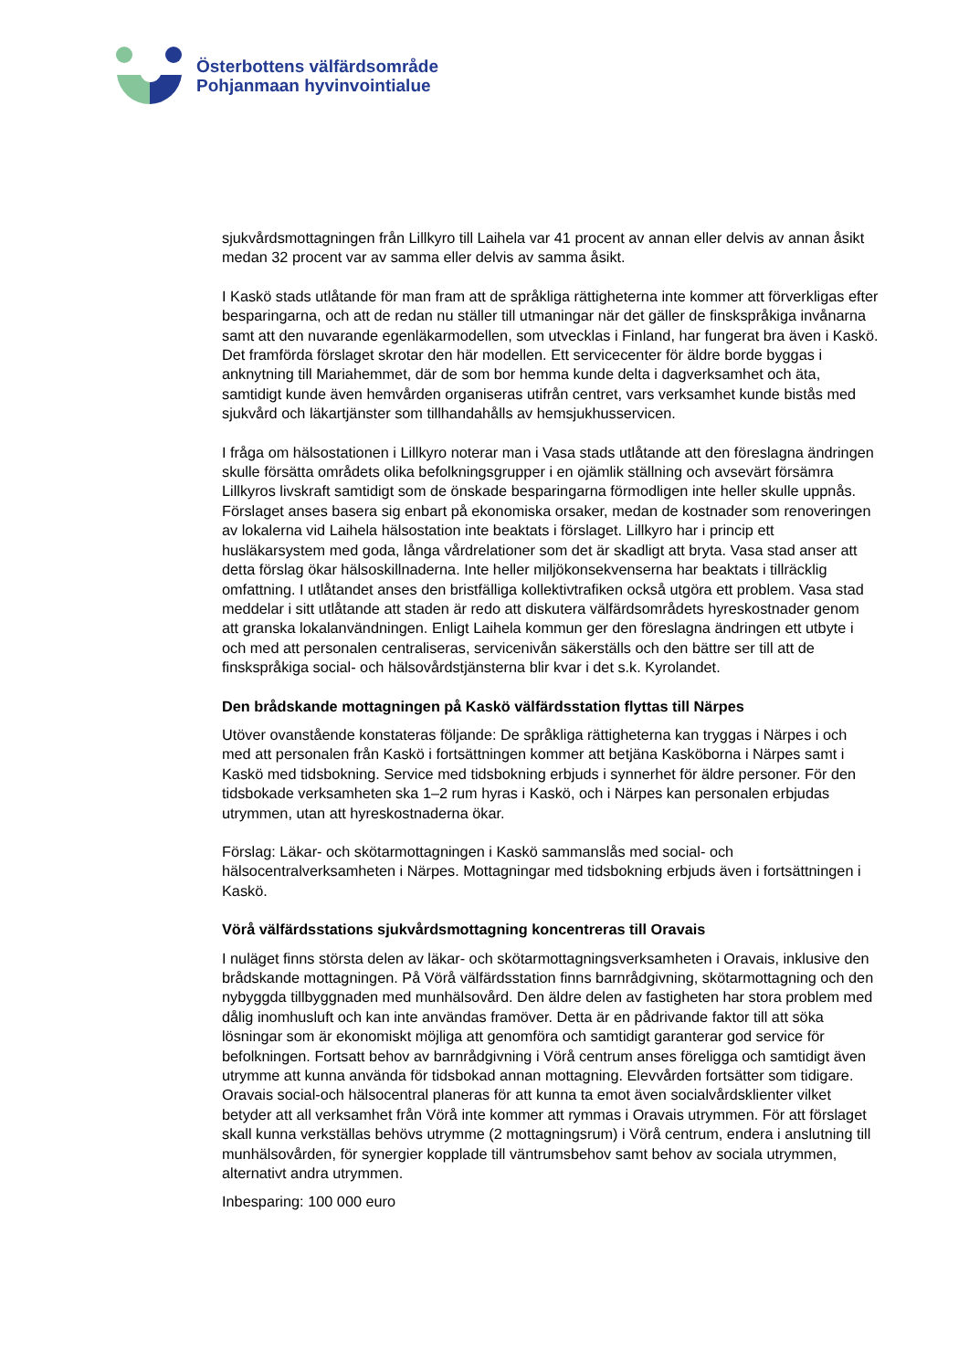Österbottens välfärdsområde
Pohjanmaan hyvinvointialue
sjukvårdsmottagningen från Lillkyro till Laihela var 41 procent av annan eller delvis av annan åsikt medan 32 procent var av samma eller delvis av samma åsikt.
I Kaskö stads utlåtande för man fram att de språkliga rättigheterna inte kommer att förverkligas efter besparingarna, och att de redan nu ställer till utmaningar när det gäller de finskspråkiga invånarna samt att den nuvarande egenläkarmodellen, som utvecklas i Finland, har fungerat bra även i Kaskö. Det framförda förslaget skrotar den här modellen. Ett servicecenter för äldre borde byggas i anknytning till Mariahemmet, där de som bor hemma kunde delta i dagverksamhet och äta, samtidigt kunde även hemvården organiseras utifrån centret, vars verksamhet kunde bistås med sjukvård och läkartjänster som tillhandahålls av hemsjukhusservicen.
I fråga om hälsostationen i Lillkyro noterar man i Vasa stads utlåtande att den föreslagna ändringen skulle försätta områdets olika befolkningsgrupper i en ojämlik ställning och avsevärt försämra Lillkyros livskraft samtidigt som de önskade besparingarna förmodligen inte heller skulle uppnås. Förslaget anses basera sig enbart på ekonomiska orsaker, medan de kostnader som renoveringen av lokalerna vid Laihela hälsostation inte beaktats i förslaget. Lillkyro har i princip ett husläkarsystem med goda, långa vårdrelationer som det är skadligt att bryta. Vasa stad anser att detta förslag ökar hälsoskillnaderna. Inte heller miljökonsekvenserna har beaktats i tillräcklig omfattning. I utlåtandet anses den bristfälliga kollektivtrafiken också utgöra ett problem. Vasa stad meddelar i sitt utlåtande att staden är redo att diskutera välfärdsområdets hyreskostnader genom att granska lokalanvändningen. Enligt Laihela kommun ger den föreslagna ändringen ett utbyte i och med att personalen centraliseras, servicenivån säkerställs och den bättre ser till att de finskspråkiga social- och hälsovårdstjänsterna blir kvar i det s.k. Kyrolandet.
Den brådskande mottagningen på Kaskö välfärdsstation flyttas till Närpes
Utöver ovanstående konstateras följande: De språkliga rättigheterna kan tryggas i Närpes i och med att personalen från Kaskö i fortsättningen kommer att betjäna Kasköborna i Närpes samt i Kaskö med tidsbokning. Service med tidsbokning erbjuds i synnerhet för äldre personer. För den tidsbokade verksamheten ska 1–2 rum hyras i Kaskö, och i Närpes kan personalen erbjudas utrymmen, utan att hyreskostnaderna ökar.
Förslag: Läkar- och skötarmottagningen i Kaskö sammanslås med social- och hälsocentralverksamheten i Närpes. Mottagningar med tidsbokning erbjuds även i fortsättningen i Kaskö.
Vörå välfärdsstations sjukvårdsmottagning koncentreras till Oravais
I nuläget finns största delen av läkar- och skötarmottagningsverksamheten i Oravais, inklusive den brådskande mottagningen. På Vörå välfärdsstation finns barnrådgivning, skötarmottagning och den nybyggda tillbyggnaden med munhälsovård. Den äldre delen av fastigheten har stora problem med dålig inomhusluft och kan inte användas framöver. Detta är en pådrivande faktor till att söka lösningar som är ekonomiskt möjliga att genomföra och samtidigt garanterar god service för befolkningen. Fortsatt behov av barnrådgivning i Vörå centrum anses föreligga och samtidigt även utrymme att kunna använda för tidsbokad annan mottagning. Elevvården fortsätter som tidigare. Oravais social-och hälsocentral planeras för att kunna ta emot även socialvårdsklienter vilket betyder att all verksamhet från Vörå inte kommer att rymmas i Oravais utrymmen. För att förslaget skall kunna verkställas behövs utrymme (2 mottagningsrum) i Vörå centrum, endera i anslutning till munhälsovården, för synergier kopplade till väntrumsbehov samt behov av sociala utrymmen, alternativt andra utrymmen.
Inbesparing: 100 000 euro